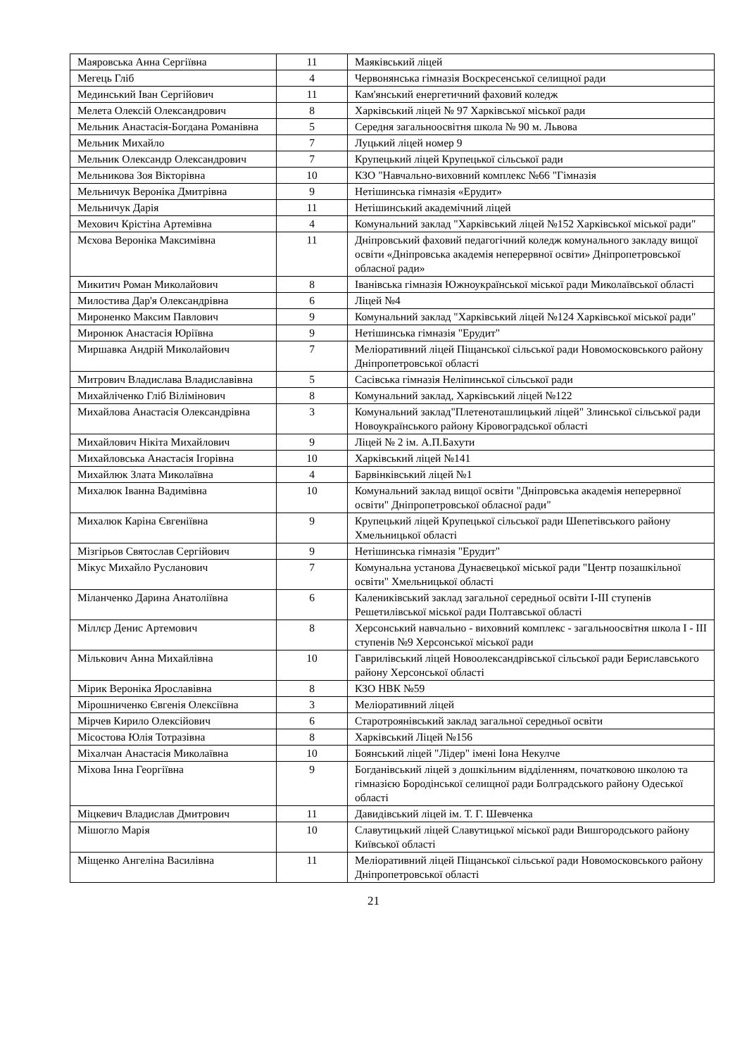| Маяровська Анна Сергіївна | 11 | Маяківський ліцей |
| Мегець Гліб | 4 | Червонянська гімназія Воскресенської селищної ради |
| Мединський Іван Сергійович | 11 | Кам'янський енергетичний фаховий коледж |
| Мелета Олексій Олександрович | 8 | Харківський ліцей № 97 Харківської міської ради |
| Мельник Анастасія-Богдана Романівна | 5 | Середня загальноосвітня школа № 90 м. Львова |
| Мельник Михайло | 7 | Луцький ліцей номер 9 |
| Мельник Олександр Олександрович | 7 | Крупецький ліцей Крупецької сільської ради |
| Мельникова Зоя Вікторівна | 10 | КЗО "Навчально-виховний комплекс №66 "Гімназія |
| Мельничук Вероніка Дмитрівна | 9 | Нетішинська гімназія «Ерудит» |
| Мельничук Дарія | 11 | Нетішинський академічний ліцей |
| Мехович Крістіна Артемівна | 4 | Комунальний заклад "Харківський ліцей №152 Харківської міської ради" |
| Мєхова Вероніка Максимівна | 11 | Дніпровський фаховий педагогічний коледж комунального закладу вищої освіти «Дніпровська академія неперервної освіти» Дніпропетровської обласної ради» |
| Микитич Роман Миколайович | 8 | Іванівська гімназія Южноукраїнської міської ради Миколаївської області |
| Милостива Дар'я Олександрівна | 6 | Ліцей №4 |
| Мироненко Максим Павлович | 9 | Комунальний заклад "Харківський ліцей №124 Харківської міської ради" |
| Миронюк Анастасія Юріївна | 9 | Нетішинська гімназія "Ерудит" |
| Миршавка Андрій Миколайович | 7 | Меліоративний ліцей Піщанської сільської ради Новомосковського району Дніпропетровської області |
| Митрович Владислава Владиславівна | 5 | Сасівська гімназія Неліпинської сільської ради |
| Михайліченко Гліб Вілімінович | 8 | Комунальний заклад, Харківський ліцей №122 |
| Михайлова Анастасія Олександрівна | 3 | Комунальний заклад"Плетеноташлицький ліцей" Злинської сільської ради Новоукраїнського району Кіровоградської області |
| Михайлович Нікіта Михайлович | 9 | Ліцей № 2 ім. А.П.Бахути |
| Михайловська Анастасія Ігорівна | 10 | Харківський ліцей №141 |
| Михайлюк Злата Миколаївна | 4 | Барвінківський ліцей №1 |
| Михалюк Іванна Вадимівна | 10 | Комунальний заклад вищої освіти "Дніпровська академія неперервної освіти" Дніпропетровської обласної ради" |
| Михалюк Каріна Євгеніївна | 9 | Крупецький ліцей Крупецької сільської ради Шепетівського району Хмельницької області |
| Мізгірьов Святослав Сергійович | 9 | Нетішинська гімназія "Ерудит" |
| Мікус Михайло Русланович | 7 | Комунальна установа Дунаєвецької міської ради "Центр позашкільної освіти" Хмельницької області |
| Міланченко Дарина Анатоліївна | 6 | Калениківський заклад загальної середньої освіти І-ІІІ ступенів Решетилівської міської ради Полтавської області |
| Міллєр Денис Артемович | 8 | Херсонський навчально - виховний комплекс - загальноосвітня школа І - ІІІ ступенів №9 Херсонської міської ради |
| Мількович Анна Михайлівна | 10 | Гаврилівський ліцей Новоолександрівської сільської ради Бериславського району Херсонської області |
| Мірик Вероніка Ярославівна | 8 | КЗО НВК №59 |
| Мірошниченко Євгенія Олексіївна | 3 | Меліоративний ліцей |
| Мірчев Кирило Олексійович | 6 | Старотроянівський заклад загальної середньої освіти |
| Місостова Юлія Тотразівна | 8 | Харківський Ліцей №156 |
| Міхалчан Анастасія Миколаївна | 10 | Боянський ліцей "Лідер" імені Іона Некулче |
| Міхова Інна Георгіївна | 9 | Богданівський ліцей з дошкільним відділенням, початковою школою та гімназією Бородінської селищної ради Болградського району Одеської області |
| Міцкевич Владислав Дмитрович | 11 | Давидівський ліцей ім. Т. Г. Шевченка |
| Мішогло Марія | 10 | Славутицький ліцей Славутицької міської ради Вишгородського району Київської області |
| Міщенко Ангеліна Василівна | 11 | Меліоративний ліцей Піщанської сільської ради Новомосковського району Дніпропетровської області |
21